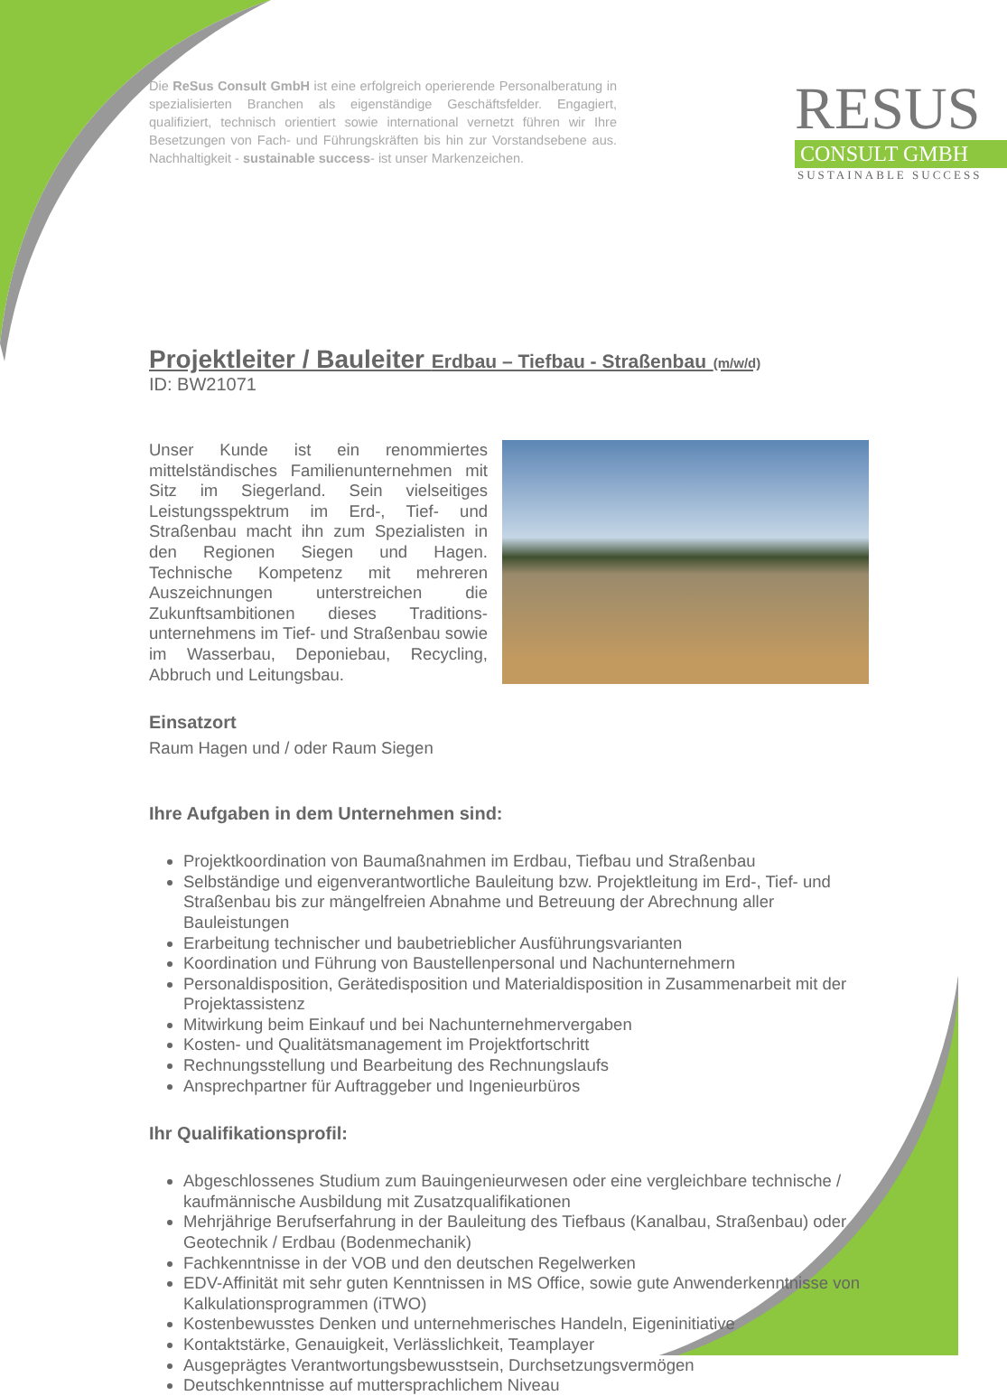Die ReSus Consult GmbH ist eine erfolgreich operierende Personal­beratung in spezialisierten Branchen als eigenständige Geschäftsfelder. Engagiert, qualifiziert, technisch orientiert sowie international vernetzt führen wir Ihre Besetzungen von Fach- und Führungskräften bis hin zur Vorstandsebene aus. Nachhaltigkeit - sustainable success- ist unser Markenzeichen.
RESUS
CONSULT GMBH
SUSTAINABLE SUCCESS
Projektleiter / Bauleiter Erdbau – Tiefbau - Straßenbau (m/w/d)
ID: BW21071
Unser Kunde ist ein renommiertes mittelständisches Familienunternehmen mit Sitz im Siegerland. Sein vielseitiges Leistungsspektrum im Erd-, Tief- und Straßenbau macht ihn zum Spezialisten in den Regionen Siegen und Hagen. Technische Kompetenz mit mehreren Auszeichnungen unterstreichen die Zukunftsambitionen dieses Traditions­unternehmens im Tief- und Straßenbau sowie im Wasserbau, Deponiebau, Recycling, Abbruch und Leitungsbau.
Einsatzort
Raum Hagen und / oder Raum Siegen
Ihre Aufgaben in dem Unternehmen sind:
Projektkoordination von Baumaßnahmen im Erdbau, Tiefbau und Straßenbau
Selbständige und eigenverantwortliche Bauleitung bzw. Projektleitung im Erd-, Tief- und Straßenbau bis zur mängelfreien Abnahme und Betreuung der Abrechnung aller Bauleistungen
Erarbeitung technischer und baubetrieblicher Ausführungsvarianten
Koordination und Führung von Baustellenpersonal und Nachunternehmern
Personaldisposition, Gerätedisposition und Materialdisposition in Zusammenarbeit mit der Projektassistenz
Mitwirkung beim Einkauf und bei Nachunternehmervergaben
Kosten- und Qualitätsmanagement im Projektfortschritt
Rechnungsstellung und Bearbeitung des Rechnungslaufs
Ansprechpartner für Auftraggeber und Ingenieurbüros
Ihr Qualifikationsprofil:
Abgeschlossenes Studium zum Bauingenieurwesen oder eine vergleichbare technische / kaufmännische Ausbildung mit Zusatzqualifikationen
Mehrjährige Berufserfahrung in der Bauleitung des Tiefbaus (Kanalbau, Straßenbau) oder Geotechnik / Erdbau (Bodenmechanik)
Fachkenntnisse in der VOB und den deutschen Regelwerken
EDV-Affinität mit sehr guten Kenntnissen in MS Office, sowie gute Anwenderkenntnisse von Kalkulationsprogrammen (iTWO)
Kostenbewusstes Denken und unternehmerisches Handeln, Eigeninitiative
Kontaktstärke, Genauigkeit, Verlässlichkeit, Teamplayer
Ausgeprägtes Verantwortungsbewusstsein, Durchsetzungsvermögen
Deutschkenntnisse auf muttersprachlichem Niveau